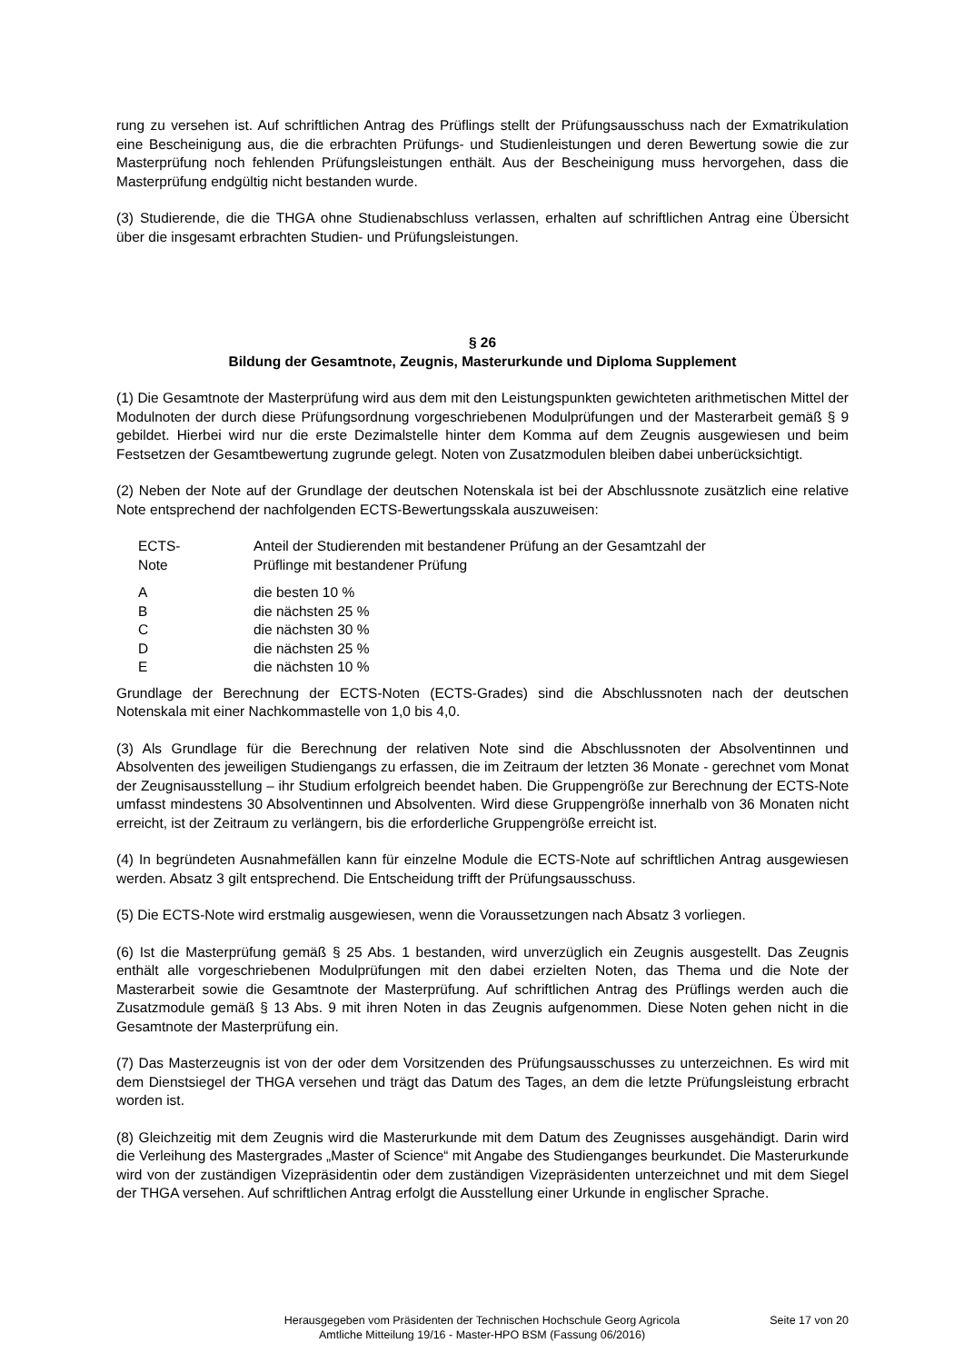rung zu versehen ist. Auf schriftlichen Antrag des Prüflings stellt der Prüfungsausschuss nach der Exmatrikulation eine Bescheinigung aus, die die erbrachten Prüfungs- und Studienleistungen und deren Bewertung sowie die zur Masterprüfung noch fehlenden Prüfungsleistungen enthält. Aus der Bescheinigung muss hervorgehen, dass die Masterprüfung endgültig nicht bestanden wurde.
(3) Studierende, die die THGA ohne Studienabschluss verlassen, erhalten auf schriftlichen Antrag eine Übersicht über die insgesamt erbrachten Studien- und Prüfungsleistungen.
§ 26
Bildung der Gesamtnote, Zeugnis, Masterurkunde und Diploma Supplement
(1) Die Gesamtnote der Masterprüfung wird aus dem mit den Leistungspunkten gewichteten arithmetischen Mittel der Modulnoten der durch diese Prüfungsordnung vorgeschriebenen Modulprüfungen und der Masterarbeit gemäß § 9 gebildet. Hierbei wird nur die erste Dezimalstelle hinter dem Komma auf dem Zeugnis ausgewiesen und beim Festsetzen der Gesamtbewertung zugrunde gelegt. Noten von Zusatzmodulen bleiben dabei unberücksichtigt.
(2) Neben der Note auf der Grundlage der deutschen Notenskala ist bei der Abschlussnote zusätzlich eine relative Note entsprechend der nachfolgenden ECTS-Bewertungsskala auszuweisen:
| ECTS- Note | Anteil der Studierenden mit bestandener Prüfung an der Gesamtzahl der Prüflinge mit bestandener Prüfung |
| A | die besten 10 % |
| B | die nächsten 25 % |
| C | die nächsten 30 % |
| D | die nächsten 25 % |
| E | die nächsten 10 % |
Grundlage der Berechnung der ECTS-Noten (ECTS-Grades) sind die Abschlussnoten nach der deutschen Notenskala mit einer Nachkommastelle von 1,0 bis 4,0.
(3) Als Grundlage für die Berechnung der relativen Note sind die Abschlussnoten der Absolventinnen und Absolventen des jeweiligen Studiengangs zu erfassen, die im Zeitraum der letzten 36 Monate - gerechnet vom Monat der Zeugnisausstellung – ihr Studium erfolgreich beendet haben. Die Gruppengröße zur Berechnung der ECTS-Note umfasst mindestens 30 Absolventinnen und Absolventen. Wird diese Gruppengröße innerhalb von 36 Monaten nicht erreicht, ist der Zeitraum zu verlängern, bis die erforderliche Gruppengröße erreicht ist.
(4) In begründeten Ausnahmefällen kann für einzelne Module die ECTS-Note auf schriftlichen Antrag ausgewiesen werden. Absatz 3 gilt entsprechend. Die Entscheidung trifft der Prüfungsausschuss.
(5) Die ECTS-Note wird erstmalig ausgewiesen, wenn die Voraussetzungen nach Absatz 3 vorliegen.
(6) Ist die Masterprüfung gemäß § 25 Abs. 1 bestanden, wird unverzüglich ein Zeugnis ausgestellt. Das Zeugnis enthält alle vorgeschriebenen Modulprüfungen mit den dabei erzielten Noten, das Thema und die Note der Masterarbeit sowie die Gesamtnote der Masterprüfung. Auf schriftlichen Antrag des Prüflings werden auch die Zusatzmodule gemäß § 13 Abs. 9 mit ihren Noten in das Zeugnis aufgenommen. Diese Noten gehen nicht in die Gesamtnote der Masterprüfung ein.
(7) Das Masterzeugnis ist von der oder dem Vorsitzenden des Prüfungsausschusses zu unterzeichnen. Es wird mit dem Dienstsiegel der THGA versehen und trägt das Datum des Tages, an dem die letzte Prüfungsleistung erbracht worden ist.
(8) Gleichzeitig mit dem Zeugnis wird die Masterurkunde mit dem Datum des Zeugnisses ausgehändigt. Darin wird die Verleihung des Mastergrades „Master of Science“ mit Angabe des Studienganges beurkundet. Die Masterurkunde wird von der zuständigen Vizepräsidentin oder dem zuständigen Vizepräsidenten unterzeichnet und mit dem Siegel der THGA versehen. Auf schriftlichen Antrag erfolgt die Ausstellung einer Urkunde in englischer Sprache.
Herausgegeben vom Präsidenten der Technischen Hochschule Georg Agricola
Amtliche Mitteilung 19/16 - Master-HPO BSM (Fassung 06/2016)
Seite 17 von 20